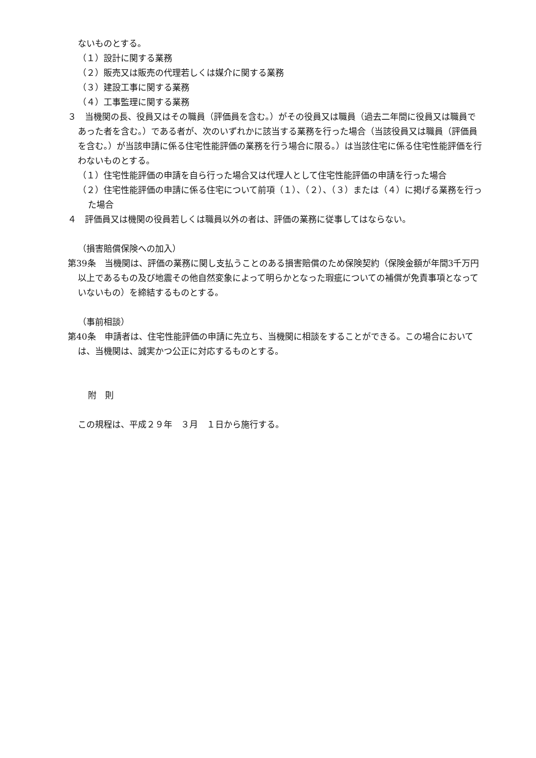ないものとする。
（１）設計に関する業務
（２）販売又は販売の代理若しくは媒介に関する業務
（３）建設工事に関する業務
（４）工事監理に関する業務
３　当機関の長、役員又はその職員（評価員を含む。）がその役員又は職員（過去二年間に役員又は職員であった者を含む。）である者が、次のいずれかに該当する業務を行った場合（当該役員又は職員（評価員を含む。）が当該申請に係る住宅性能評価の業務を行う場合に限る。）は当該住宅に係る住宅性能評価を行わないものとする。
（１）住宅性能評価の申請を自ら行った場合又は代理人として住宅性能評価の申請を行った場合
（２）住宅性能評価の申請に係る住宅について前項（１）、（２）、（３）または（４）に掲げる業務を行った場合
４　評価員又は機関の役員若しくは職員以外の者は、評価の業務に従事してはならない。
（損害賠償保険への加入）
第39条　当機関は、評価の業務に関し支払うことのある損害賠償のため保険契約（保険金額が年間3千万円以上であるもの及び地震その他自然変象によって明らかとなった瑕疵についての補償が免責事項となっていないもの）を締結するものとする。
（事前相談）
第40条　申請者は、住宅性能評価の申請に先立ち、当機関に相談をすることができる。この場合においては、当機関は、誠実かつ公正に対応するものとする。
附　則
この規程は、平成２９年　３月　１日から施行する。